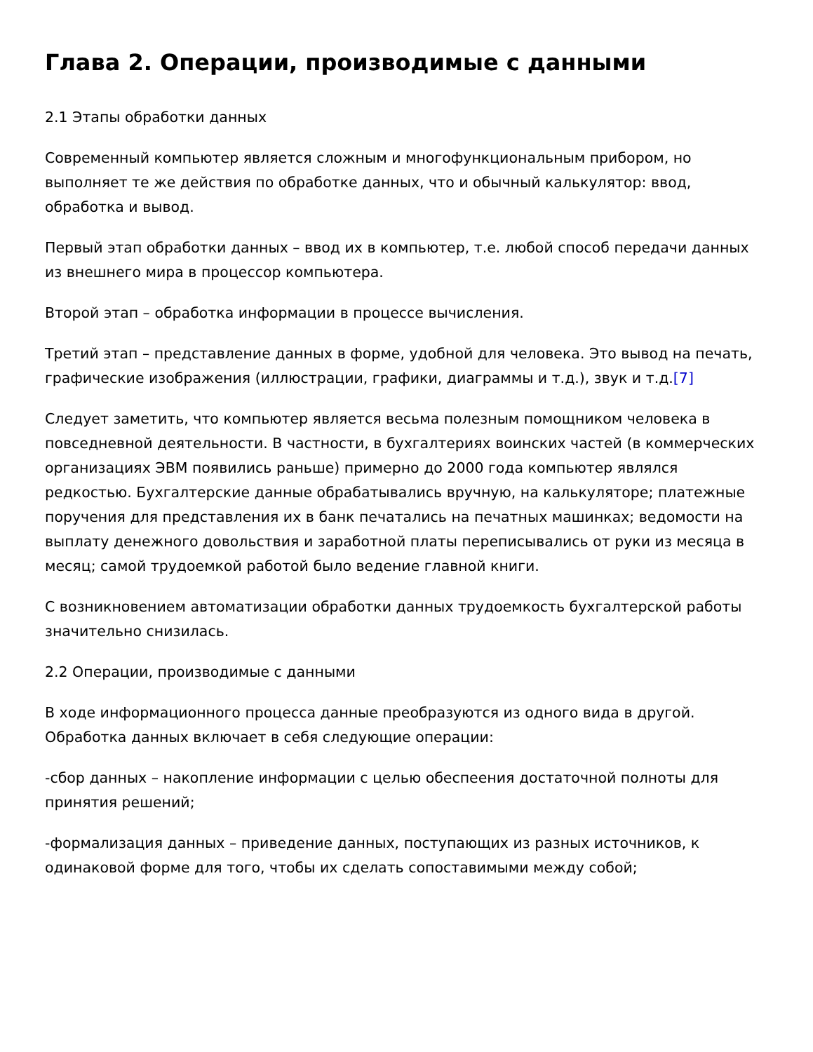Глава 2. Операции, производимые с данными
2.1 Этапы обработки данных
Современный компьютер является сложным и многофункциональным прибором, но выполняет те же действия по обработке данных, что и обычный калькулятор: ввод, обработка и вывод.
Первый этап обработки данных – ввод их в компьютер, т.е. любой способ передачи данных из внешнего мира в процессор компьютера.
Второй этап – обработка информации в процессе вычисления.
Третий этап – представление данных в форме, удобной для человека. Это вывод на печать, графические изображения (иллюстрации, графики, диаграммы и т.д.), звук и т.д.[7]
Следует заметить, что компьютер является весьма полезным помощником человека в повседневной деятельности. В частности, в бухгалтериях воинских частей (в коммерческих организациях ЭВМ появились раньше) примерно до 2000 года компьютер являлся редкостью. Бухгалтерские данные обрабатывались вручную, на калькуляторе; платежные поручения для представления их в банк печатались на печатных машинках; ведомости на выплату денежного довольствия и заработной платы переписывались от руки из месяца в месяц; самой трудоемкой работой было ведение главной книги.
С возникновением автоматизации обработки данных трудоемкость бухгалтерской работы значительно снизилась.
2.2 Операции, производимые с данными
В ходе информационного процесса данные преобразуются из одного вида в другой. Обработка данных включает в себя следующие операции:
-сбор данных – накопление информации с целью обеспеения достаточной полноты для принятия решений;
-формализация данных – приведение данных, поступающих из разных источников, к одинаковой форме для того, чтобы их сделать сопоставимыми между собой;